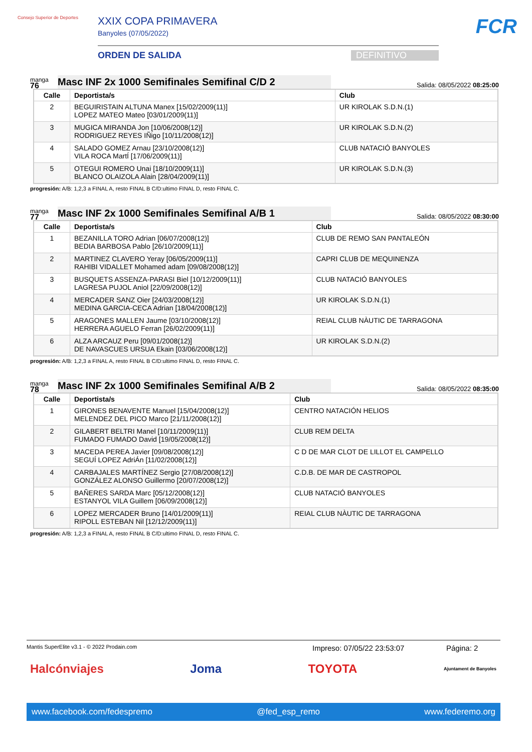Consejo Superior de Deportes
XXIX COPA PRIMAVERA
Banyoles (07/05/2022)
ORDEN DE SALIDA DEFINITIVO
FCR
manga
76
Masc INF 2x 1000 Semifinales Semifinal C/D 2
Salida: 08/05/2022 08:25:00
| Calle | Deportista/s | Club |
| --- | --- | --- |
| 2 | BEGUIRISTAIN ALTUNA Manex [15/02/2009(11)] LOPEZ MATEO Mateo [03/01/2009(11)] | UR KIROLAK S.D.N.(1) |
| 3 | MUGICA MIRANDA Jon [10/06/2008(12)] RODRIGUEZ REYES IÑigo [10/11/2008(12)] | UR KIROLAK S.D.N.(2) |
| 4 | SALADO GOMEZ Arnau [23/10/2008(12)] VILA ROCA MartÍ [17/06/2009(11)] | CLUB NATACIÓ BANYOLES |
| 5 | OTEGUI ROMERO Unai [18/10/2009(11)] BLANCO OLAIZOLA Alain [28/04/2009(11)] | UR KIROLAK S.D.N.(3) |
progresión: A/B: 1,2,3 a FINAL A, resto FINAL B C/D:ultimo FINAL D, resto FINAL C.
manga
77
Masc INF 2x 1000 Semifinales Semifinal A/B 1
Salida: 08/05/2022 08:30:00
| Calle | Deportista/s | Club |
| --- | --- | --- |
| 1 | BEZANILLA TORO Adrian [06/07/2008(12)] BEDIA BARBOSA Pablo [26/10/2009(11)] | CLUB DE REMO SAN PANTALEÓN |
| 2 | MARTINEZ CLAVERO Yeray [06/05/2009(11)] RAHIBI VIDALLET Mohamed adam [09/08/2008(12)] | CAPRI CLUB DE MEQUINENZA |
| 3 | BUSQUETS ASSENZA-PARASI Biel [10/12/2009(11)] LAGRESA PUJOL Aniol [22/09/2008(12)] | CLUB NATACIÓ BANYOLES |
| 4 | MERCADER SANZ Oier [24/03/2008(12)] MEDINA GARCIA-CECA Adrian [18/04/2008(12)] | UR KIROLAK S.D.N.(1) |
| 5 | ARAGONES MALLEN Jaume [03/10/2008(12)] HERRERA AGUELO Ferran [26/02/2009(11)] | REIAL CLUB NÀUTIC DE TARRAGONA |
| 6 | ALZA ARCAUZ Peru [09/01/2008(12)] DE NAVASCUES URSUA Ekain [03/06/2008(12)] | UR KIROLAK S.D.N.(2) |
progresión: A/B: 1,2,3 a FINAL A, resto FINAL B C/D:ultimo FINAL D, resto FINAL C.
manga
78
Masc INF 2x 1000 Semifinales Semifinal A/B 2
Salida: 08/05/2022 08:35:00
| Calle | Deportista/s | Club |
| --- | --- | --- |
| 1 | GIRONES BENAVENTE Manuel [15/04/2008(12)] MELENDEZ DEL PICO Marco [21/11/2008(12)] | CENTRO NATACIÓN HELIOS |
| 2 | GILABERT BELTRI Manel [10/11/2009(11)] FUMADO FUMADO David [19/05/2008(12)] | CLUB REM DELTA |
| 3 | MACEDA PEREA Javier [09/08/2008(12)] SEGUÍ LOPEZ AdriÁn [11/02/2008(12)] | C D DE MAR CLOT DE LILLOT EL CAMPELLO |
| 4 | CARBAJALES MARTÍNEZ Sergio [27/08/2008(12)] GONZÁLEZ ALONSO Guillermo [20/07/2008(12)] | C.D.B. DE MAR DE CASTROPOL |
| 5 | BAÑERES SARDA Marc [05/12/2008(12)] ESTANYOL VILA Guillem [06/09/2008(12)] | CLUB NATACIÓ BANYOLES |
| 6 | LOPEZ MERCADER Bruno [14/01/2009(11)] RIPOLL ESTEBAN Nil [12/12/2009(11)] | REIAL CLUB NÀUTIC DE TARRAGONA |
progresión: A/B: 1,2,3 a FINAL A, resto FINAL B C/D:ultimo FINAL D, resto FINAL C.
Mantis SuperElite v3.1 - © 2022 Prodain.com Impreso: 07/05/22 23:53:07 Página: 2
Halcónviajes Joma TOYOTA Ajuntament de Banyoles
www.facebook.com/fedespremo @fed_esp_remo www.federemo.org